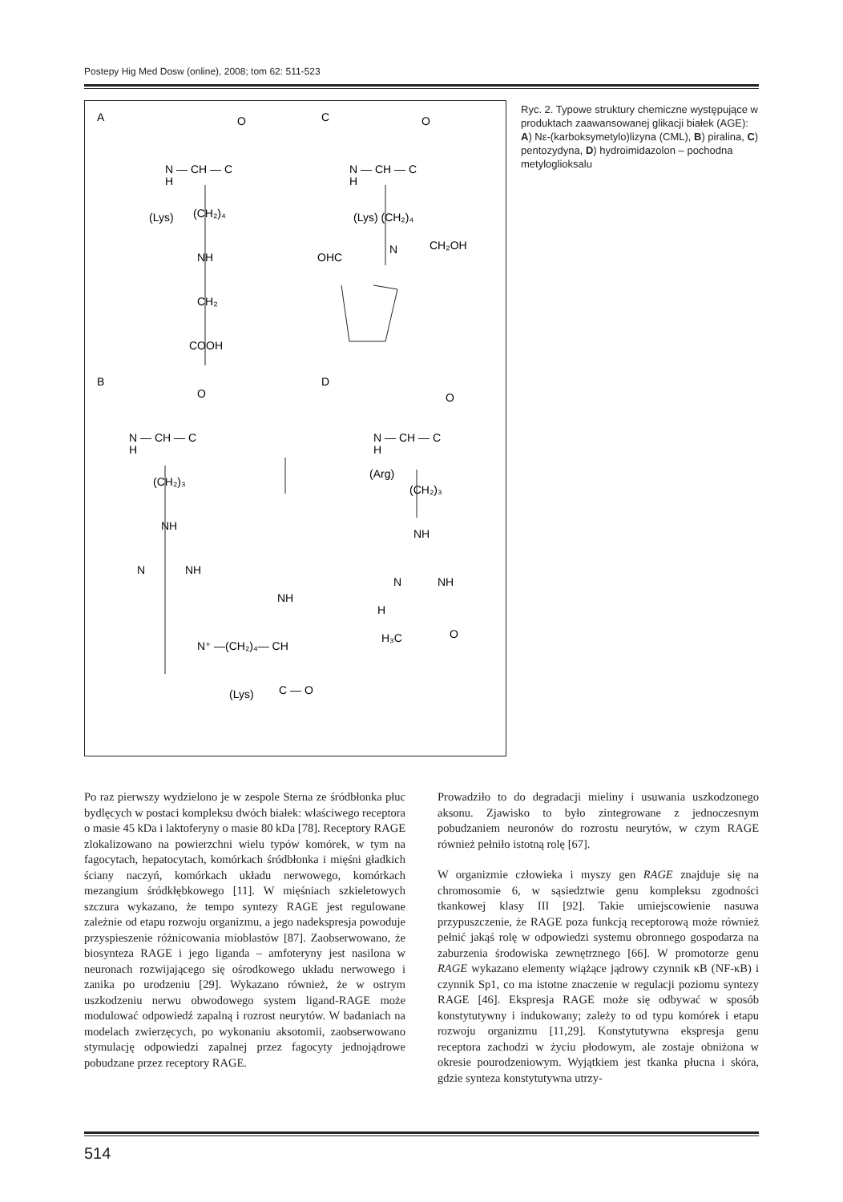Postepy Hig Med Dosw (online), 2008; tom 62: 511-523
A
C
B
D
O
N — CH — C
H
(Lys)
(CH₂)₄
NH
CH₂
COOH
O
N — CH — C
H
(Lys) (CH₂)₄
N
OHC
CH₂OH
O
N — CH — C
H
(CH₂)₃
NH
N
NH
N⁺ —(CH₂)₄— CH
NH
C — O
(Lys)
O
N — CH — C
H
(Arg)
(CH₂)₃
NH
N
NH
H
H₃C
O
Ryc. 2. Typowe struktury chemiczne występujące w produktach zaawansowanej glikacji białek (AGE): A) Nε-(karboksymetylo)lizyna (CML), B) piralina, C) pentozydyna, D) hydroimidazolon – pochodna metyloglioksalu
Po raz pierwszy wydzielono je w zespole Sterna ze śródbłonka płuc bydlęcych w postaci kompleksu dwóch białek: właściwego receptora o masie 45 kDa i laktoferyny o masie 80 kDa [78]. Receptory RAGE zlokalizowano na powierzchni wielu typów komórek, w tym na fagocytach, hepatocytach, komórkach śródbłonka i mięśni gładkich ściany naczyń, komórkach układu nerwowego, komórkach mezangium śródkłębkowego [11]. W mięśniach szkieletowych szczura wykazano, że tempo syntezy RAGE jest regulowane zależnie od etapu rozwoju organizmu, a jego nadekspresja powoduje przyspieszenie różnicowania mioblastów [87]. Zaobserwowano, że biosynteza RAGE i jego liganda – amfoteryny jest nasilona w neuronach rozwijającego się ośrodkowego układu nerwowego i zanika po urodzeniu [29]. Wykazano również, że w ostrym uszkodzeniu nerwu obwodowego system ligand-RAGE może modulować odpowiedź zapalną i rozrost neurytów. W badaniach na modelach zwierzęcych, po wykonaniu aksotomii, zaobserwowano stymulację odpowiedzi zapalnej przez fagocyty jednojądrowe pobudzane przez receptory RAGE.
Prowadziło to do degradacji mieliny i usuwania uszkodzonego aksonu. Zjawisko to było zintegrowane z jednoczesnym pobudzaniem neuronów do rozrostu neurytów, w czym RAGE również pełniło istotną rolę [67].
W organizmie człowieka i myszy gen RAGE znajduje się na chromosomie 6, w sąsiedztwie genu kompleksu zgodności tkankowej klasy III [92]. Takie umiejscowienie nasuwa przypuszczenie, że RAGE poza funkcją receptorową może również pełnić jakąś rolę w odpowiedzi systemu obronnego gospodarza na zaburzenia środowiska zewnętrznego [66]. W promotorze genu RAGE wykazano elementy wiążące jądrowy czynnik κB (NF-κB) i czynnik Sp1, co ma istotne znaczenie w regulacji poziomu syntezy RAGE [46]. Ekspresja RAGE może się odbywać w sposób konstytutywny i indukowany; zależy to od typu komórek i etapu rozwoju organizmu [11,29]. Konstytutywna ekspresja genu receptora zachodzi w życiu płodowym, ale zostaje obniżona w okresie pourodzeniowym. Wyjątkiem jest tkanka płucna i skóra, gdzie synteza konstytutywna utrzy-
514